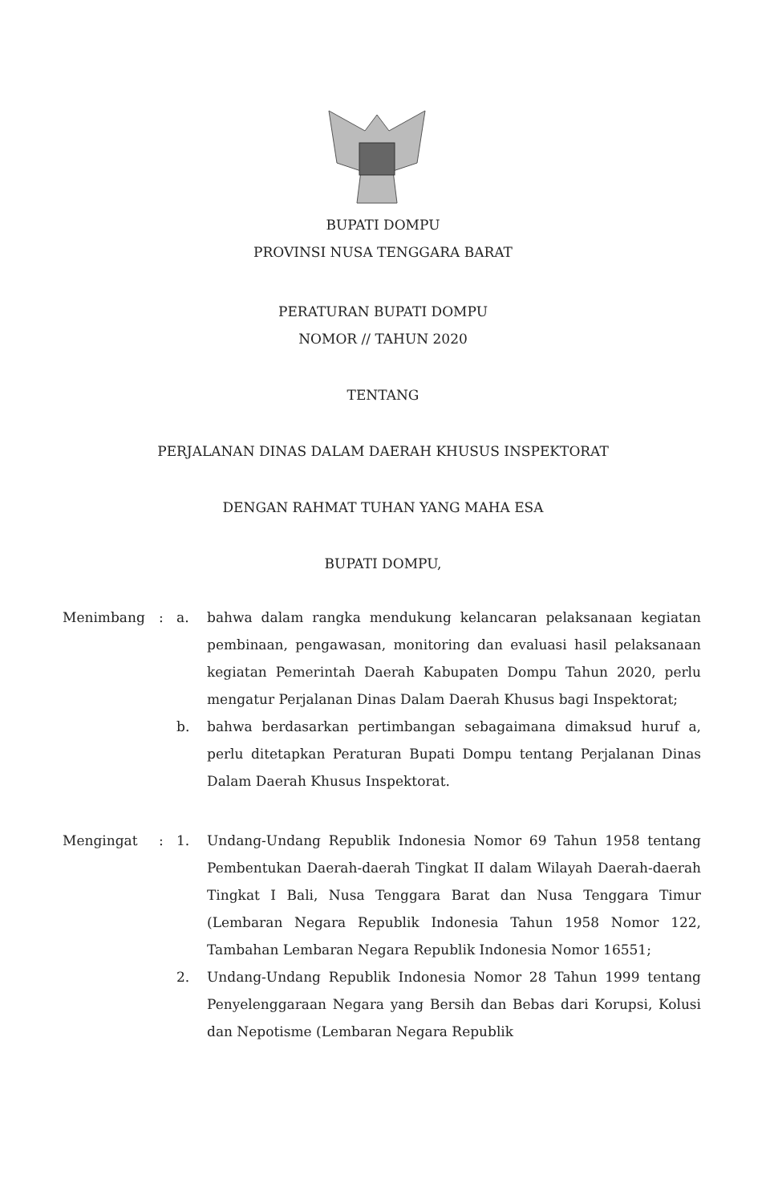BUPATI DOMPU
PROVINSI NUSA TENGGARA BARAT
PERATURAN BUPATI DOMPU
NOMOR // TAHUN 2020
TENTANG
PERJALANAN DINAS DALAM DAERAH KHUSUS INSPEKTORAT
DENGAN RAHMAT TUHAN YANG MAHA ESA
BUPATI DOMPU,
| Menimbang | : | a. | bahwa dalam rangka mendukung kelancaran pelaksanaan kegiatan pembinaan, pengawasan, monitoring dan evaluasi hasil pelaksanaan kegiatan Pemerintah Daerah Kabupaten Dompu Tahun 2020, perlu mengatur Perjalanan Dinas Dalam Daerah Khusus bagi Inspektorat; |
| | | b. | bahwa berdasarkan pertimbangan sebagaimana dimaksud huruf a, perlu ditetapkan Peraturan Bupati Dompu tentang Perjalanan Dinas Dalam Daerah Khusus Inspektorat. |
| Mengingat | : | 1. | Undang-Undang Republik Indonesia Nomor 69 Tahun 1958 tentang Pembentukan Daerah-daerah Tingkat II dalam Wilayah Daerah-daerah Tingkat I Bali, Nusa Tenggara Barat dan Nusa Tenggara Timur (Lembaran Negara Republik Indonesia Tahun 1958 Nomor 122, Tambahan Lembaran Negara Republik Indonesia Nomor 16551; |
| | | 2. | Undang-Undang Republik Indonesia Nomor 28 Tahun 1999 tentang Penyelenggaraan Negara yang Bersih dan Bebas dari Korupsi, Kolusi dan Nepotisme (Lembaran Negara Republik |